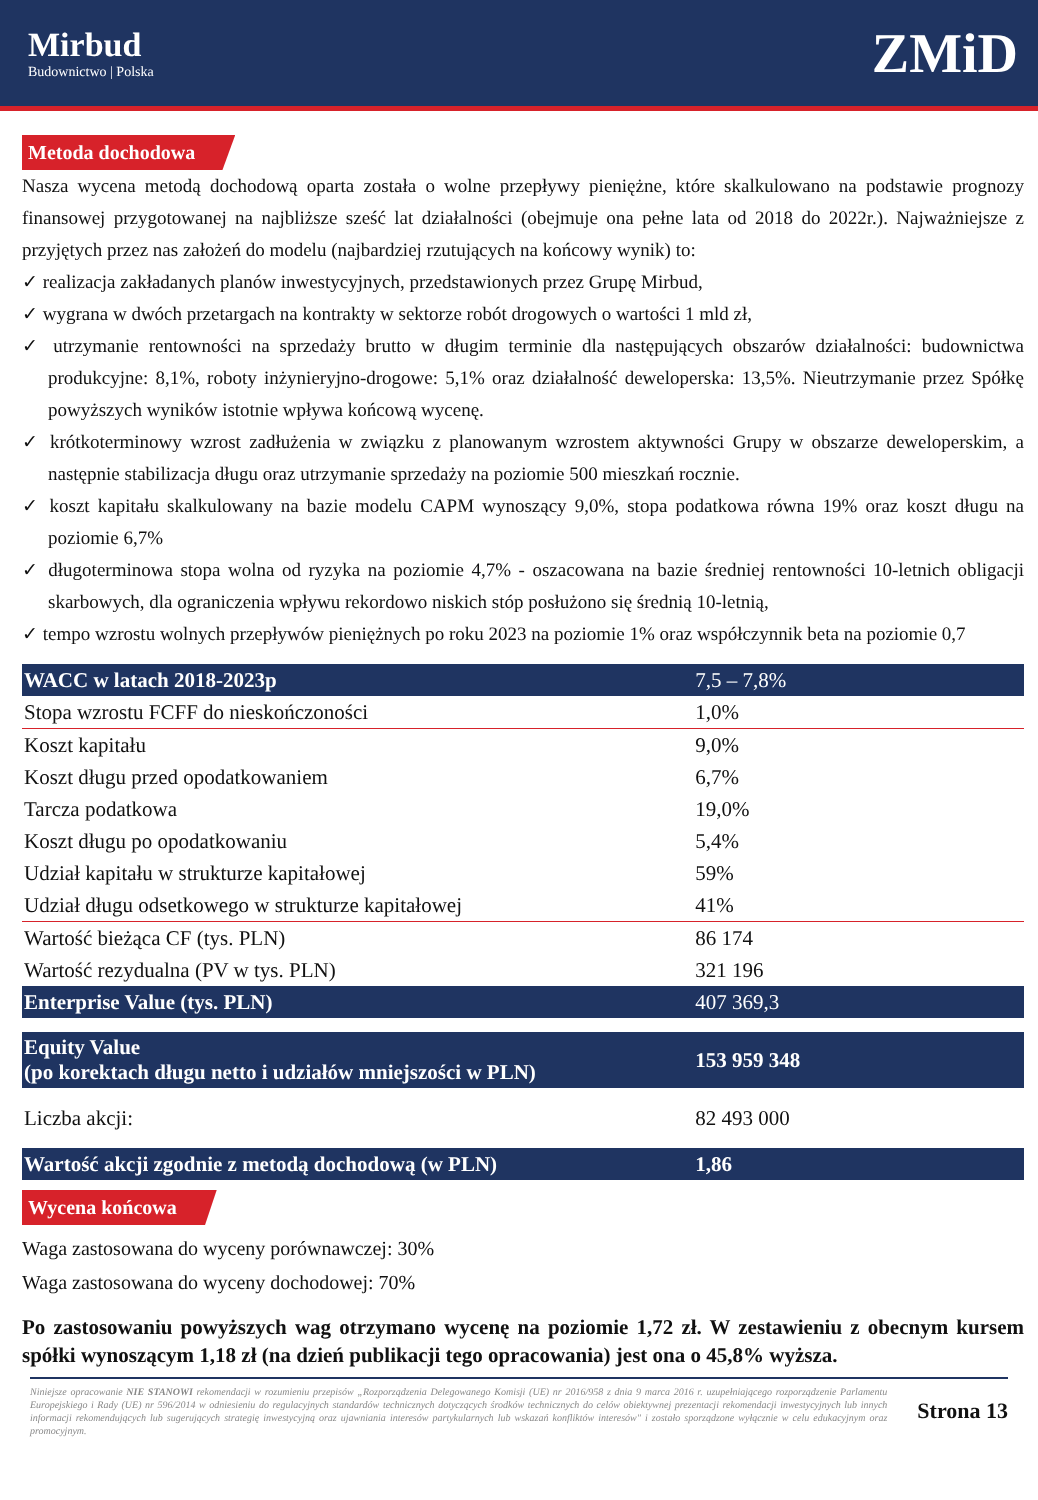Mirbud
Budownictwo | Polska
ZMiD
Metoda dochodowa
Nasza wycena metodą dochodową oparta została o wolne przepływy pieniężne, które skalkulowano na podstawie prognozy finansowej przygotowanej na najbliższe sześć lat działalności (obejmuje ona pełne lata od 2018 do 2022r.). Najważniejsze z przyjętych przez nas założeń do modelu (najbardziej rzutujących na końcowy wynik) to:
✓ realizacja zakładanych planów inwestycyjnych, przedstawionych przez Grupę Mirbud,
✓ wygrana w dwóch przetargach na kontrakty w sektorze robót drogowych o wartości 1 mld zł,
✓ utrzymanie rentowności na sprzedaży brutto w długim terminie dla następujących obszarów działalności: budownictwa produkcyjne: 8,1%, roboty inżynieryjno-drogowe: 5,1% oraz działalność deweloperska: 13,5%. Nieutrzymanie przez Spółkę powyższych wyników istotnie wpływa końcową wycenę.
✓ krótkoterminowy wzrost zadłużenia w związku z planowanym wzrostem aktywności Grupy w obszarze deweloperskim, a następnie stabilizacja długu oraz utrzymanie sprzedaży na poziomie 500 mieszkań rocznie.
✓ koszt kapitału skalkulowany na bazie modelu CAPM wynoszący 9,0%, stopa podatkowa równa 19% oraz koszt długu na poziomie 6,7%
✓ długoterminowa stopa wolna od ryzyka na poziomie 4,7% - oszacowana na bazie średniej rentowności 10-letnich obligacji skarbowych, dla ograniczenia wpływu rekordowo niskich stóp posłużono się średnią 10-letnią,
✓ tempo wzrostu wolnych przepływów pieniężnych po roku 2023 na poziomie 1% oraz współczynnik beta na poziomie 0,7
| WACC w latach 2018-2023p | 7,5 – 7,8% |
| Stopa wzrostu FCFF do nieskończoności | 1,0% |
| Koszt kapitału | 9,0% |
| Koszt długu przed opodatkowaniem | 6,7% |
| Tarcza podatkowa | 19,0% |
| Koszt długu po opodatkowaniu | 5,4% |
| Udział kapitału w strukturze kapitałowej | 59% |
| Udział długu odsetkowego w strukturze kapitałowej | 41% |
| Wartość bieżąca CF (tys. PLN) | 86 174 |
| Wartość rezydualna (PV w tys. PLN) | 321 196 |
| Enterprise Value (tys. PLN) | 407 369,3 |
| Equity Value (po korektach długu netto i udziałów mniejszości w PLN) | 153 959 348 |
| Liczba akcji: | 82 493 000 |
| Wartość akcji zgodnie z metodą dochodową (w PLN) | 1,86 |
Wycena końcowa
Waga zastosowana do wyceny porównawczej: 30%
Waga zastosowana do wyceny dochodowej: 70%
Po zastosowaniu powyższych wag otrzymano wycenę na poziomie 1,72 zł. W zestawieniu z obecnym kursem spółki wynoszącym 1,18 zł (na dzień publikacji tego opracowania) jest ona o 45,8% wyższa.
Niniejsze opracowanie NIE STANOWI rekomendacji w rozumieniu przepisów „Rozporządzenia Delegowanego Komisji (UE) nr 2016/958 z dnia 9 marca 2016 r. uzupełniającego rozporządzenie Parlamentu Europejskiego i Rady (UE) nr 596/2014 w odniesieniu do regulacyjnych standardów technicznych dotyczących środków technicznych do celów obiektywnej prezentacji rekomendacji inwestycyjnych lub innych informacji rekomendujących lub sugerujących strategię inwestycyjną oraz ujawniania interesów partykularnych lub wskazań konfliktów interesów" i zostało sporządzone wyłącznie w celu edukacyjnym oraz promocyjnym.
Strona 13